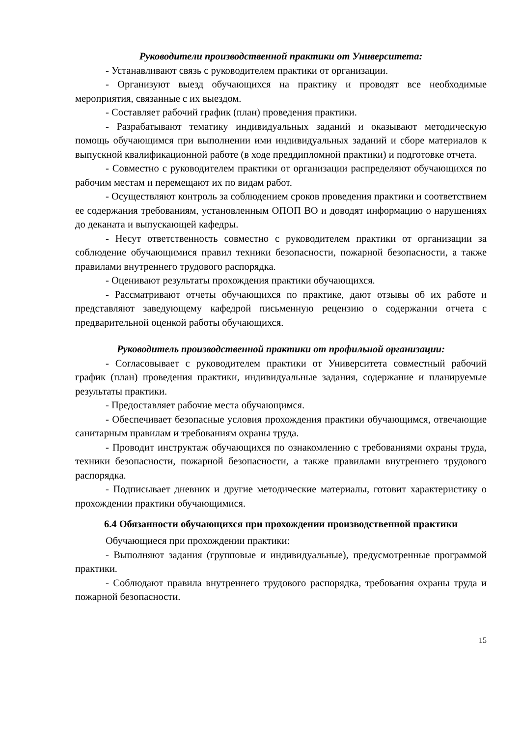Руководители производственной практики от Университета:
- Устанавливают связь с руководителем практики от организации.
- Организуют выезд обучающихся на практику и проводят все необходимые мероприятия, связанные с их выездом.
- Составляет рабочий график (план) проведения практики.
- Разрабатывают тематику индивидуальных заданий и оказывают методическую помощь обучающимся при выполнении ими индивидуальных заданий и сборе материалов к выпускной квалификационной работе (в ходе преддипломной практики) и подготовке отчета.
- Совместно с руководителем практики от организации распределяют обучающихся по рабочим местам и перемещают их по видам работ.
- Осуществляют контроль за соблюдением сроков проведения практики и соответствием ее содержания требованиям, установленным ОПОП ВО и доводят информацию о нарушениях до деканата и выпускающей кафедры.
- Несут ответственность совместно с руководителем практики от организации за соблюдение обучающимися правил техники безопасности, пожарной безопасности, а также правилами внутреннего трудового распорядка.
- Оценивают результаты прохождения практики обучающихся.
- Рассматривают отчеты обучающихся по практике, дают отзывы об их работе и представляют заведующему кафедрой письменную рецензию о содержании отчета с предварительной оценкой работы обучающихся.
Руководитель производственной практики от профильной организации:
- Согласовывает с руководителем практики от Университета совместный рабочий график (план) проведения практики, индивидуальные задания, содержание и планируемые результаты практики.
- Предоставляет рабочие места обучающимся.
- Обеспечивает безопасные условия прохождения практики обучающимся, отвечающие санитарным правилам и требованиям охраны труда.
- Проводит инструктаж обучающихся по ознакомлению с требованиями охраны труда, техники безопасности, пожарной безопасности, а также правилами внутреннего трудового распорядка.
- Подписывает дневник и другие методические материалы, готовит характеристику о прохождении практики обучающимися.
6.4 Обязанности обучающихся при прохождении производственной практики
Обучающиеся при прохождении практики:
- Выполняют задания (групповые и индивидуальные), предусмотренные программой практики.
- Соблюдают правила внутреннего трудового распорядка, требования охраны труда и пожарной безопасности.
15